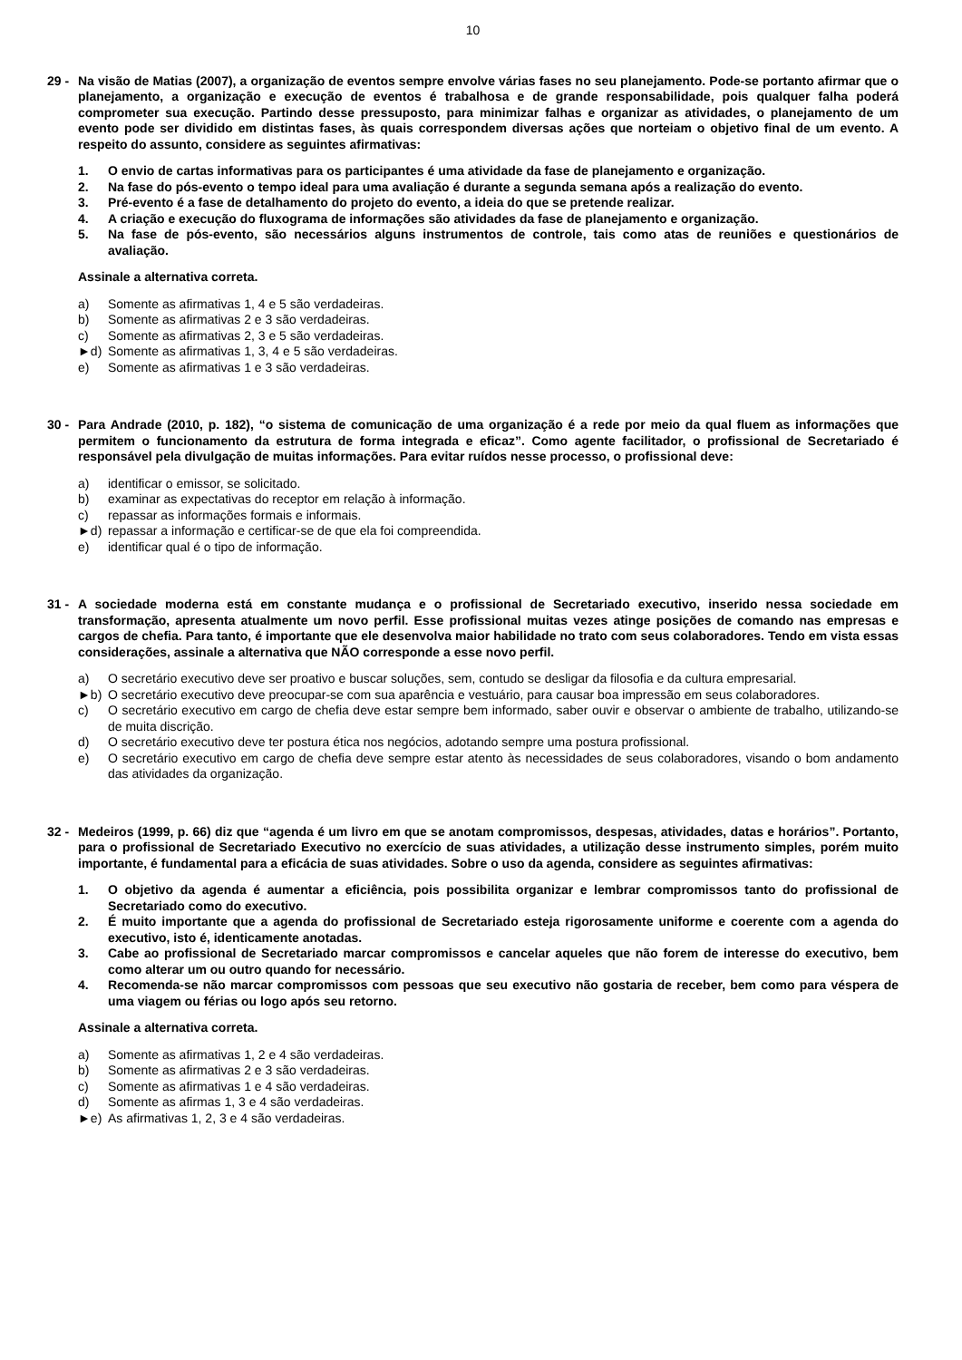10
29 - Na visão de Matias (2007), a organização de eventos sempre envolve várias fases no seu planejamento. Pode-se portanto afirmar que o planejamento, a organização e execução de eventos é trabalhosa e de grande responsabilidade, pois qualquer falha poderá comprometer sua execução. Partindo desse pressuposto, para minimizar falhas e organizar as atividades, o planejamento de um evento pode ser dividido em distintas fases, às quais correspondem diversas ações que norteiam o objetivo final de um evento. A respeito do assunto, considere as seguintes afirmativas:
1. O envio de cartas informativas para os participantes é uma atividade da fase de planejamento e organização.
2. Na fase do pós-evento o tempo ideal para uma avaliação é durante a segunda semana após a realização do evento.
3. Pré-evento é a fase de detalhamento do projeto do evento, a ideia do que se pretende realizar.
4. A criação e execução do fluxograma de informações são atividades da fase de planejamento e organização.
5. Na fase de pós-evento, são necessários alguns instrumentos de controle, tais como atas de reuniões e questionários de avaliação.
Assinale a alternativa correta.
a) Somente as afirmativas 1, 4 e 5 são verdadeiras.
b) Somente as afirmativas 2 e 3 são verdadeiras.
c) Somente as afirmativas 2, 3 e 5 são verdadeiras.
►d) Somente as afirmativas 1, 3, 4 e 5 são verdadeiras.
e) Somente as afirmativas 1 e 3 são verdadeiras.
30 - Para Andrade (2010, p. 182), “o sistema de comunicação de uma organização é a rede por meio da qual fluem as informações que permitem o funcionamento da estrutura de forma integrada e eficaz”. Como agente facilitador, o profissional de Secretariado é responsável pela divulgação de muitas informações. Para evitar ruídos nesse processo, o profissional deve:
a) identificar o emissor, se solicitado.
b) examinar as expectativas do receptor em relação à informação.
c) repassar as informações formais e informais.
►d) repassar a informação e certificar-se de que ela foi compreendida.
e) identificar qual é o tipo de informação.
31 - A sociedade moderna está em constante mudança e o profissional de Secretariado executivo, inserido nessa sociedade em transformação, apresenta atualmente um novo perfil. Esse profissional muitas vezes atinge posições de comando nas empresas e cargos de chefia. Para tanto, é importante que ele desenvolva maior habilidade no trato com seus colaboradores. Tendo em vista essas considerações, assinale a alternativa que NÃO corresponde a esse novo perfil.
a) O secretário executivo deve ser proativo e buscar soluções, sem, contudo se desligar da filosofia e da cultura empresarial.
►b) O secretário executivo deve preocupar-se com sua aparência e vestuário, para causar boa impressão em seus colaboradores.
c) O secretário executivo em cargo de chefia deve estar sempre bem informado, saber ouvir e observar o ambiente de trabalho, utilizando-se de muita discrição.
d) O secretário executivo deve ter postura ética nos negócios, adotando sempre uma postura profissional.
e) O secretário executivo em cargo de chefia deve sempre estar atento às necessidades de seus colaboradores, visando o bom andamento das atividades da organização.
32 - Medeiros (1999, p. 66) diz que “agenda é um livro em que se anotam compromissos, despesas, atividades, datas e horários”. Portanto, para o profissional de Secretariado Executivo no exercício de suas atividades, a utilização desse instrumento simples, porém muito importante, é fundamental para a eficácia de suas atividades. Sobre o uso da agenda, considere as seguintes afirmativas:
1. O objetivo da agenda é aumentar a eficiência, pois possibilita organizar e lembrar compromissos tanto do profissional de Secretariado como do executivo.
2. É muito importante que a agenda do profissional de Secretariado esteja rigorosamente uniforme e coerente com a agenda do executivo, isto é, identicamente anotadas.
3. Cabe ao profissional de Secretariado marcar compromissos e cancelar aqueles que não forem de interesse do executivo, bem como alterar um ou outro quando for necessário.
4. Recomenda-se não marcar compromissos com pessoas que seu executivo não gostaria de receber, bem como para véspera de uma viagem ou férias ou logo após seu retorno.
Assinale a alternativa correta.
a) Somente as afirmativas 1, 2 e 4 são verdadeiras.
b) Somente as afirmativas 2 e 3 são verdadeiras.
c) Somente as afirmativas 1 e 4 são verdadeiras.
d) Somente as afirmas 1, 3 e 4 são verdadeiras.
►e) As afirmativas 1, 2, 3 e 4 são verdadeiras.